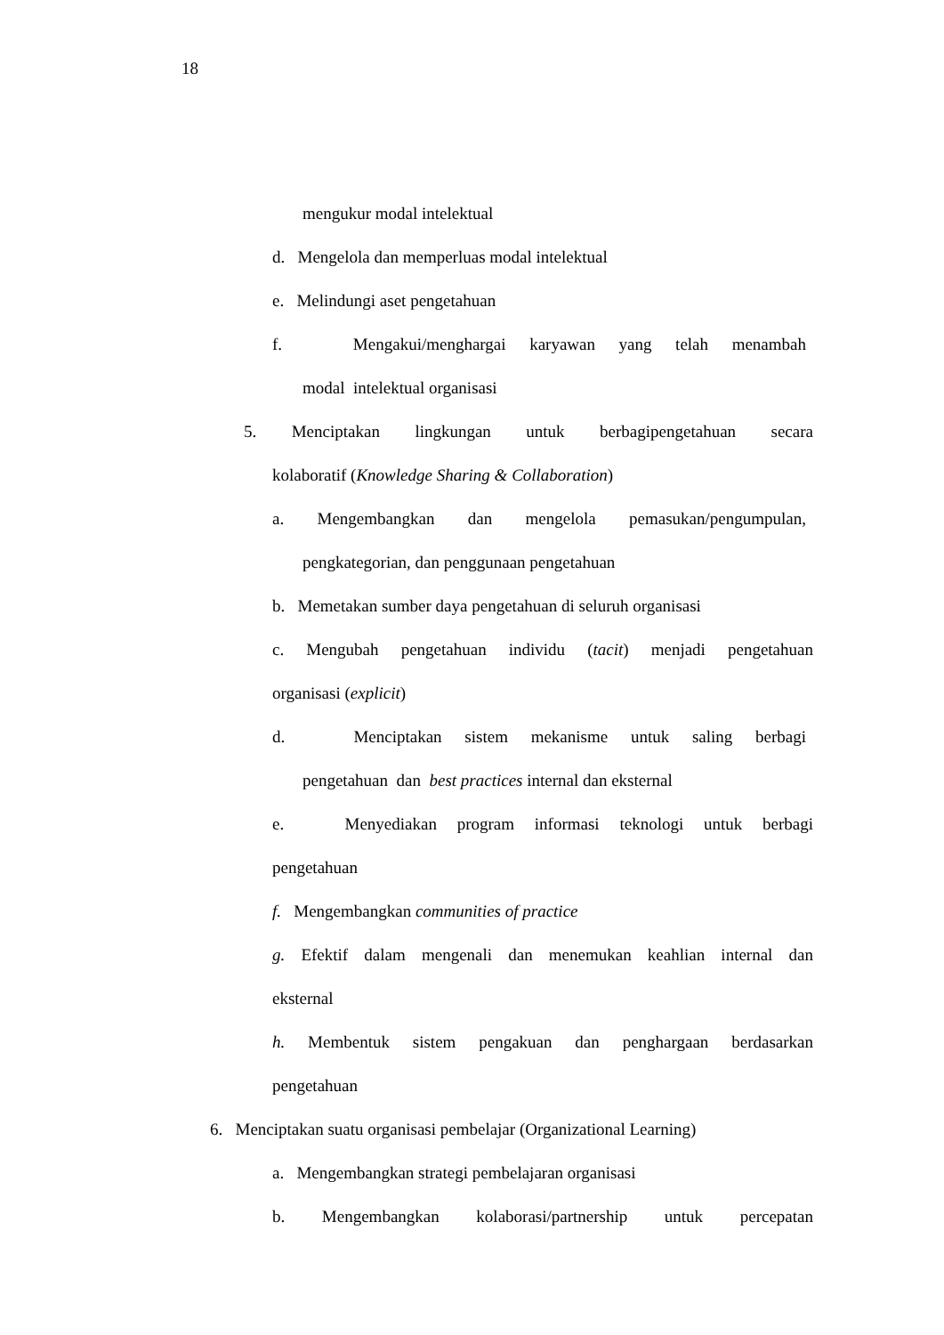18
mengukur modal intelektual
d. Mengelola dan memperluas modal intelektual
e. Melindungi aset pengetahuan
f. Mengakui/menghargai karyawan yang telah menambah
modal intelektual organisasi
5. Menciptakan lingkungan untuk berbagipengetahuan secara
kolaboratif (Knowledge Sharing & Collaboration)
a. Mengembangkan dan mengelola pemasukan/pengumpulan,
pengkategorian, dan penggunaan pengetahuan
b. Memetakan sumber daya pengetahuan di seluruh organisasi
c. Mengubah pengetahuan individu (tacit) menjadi pengetahuan
organisasi (explicit)
d. Menciptakan sistem mekanisme untuk saling berbagi
pengetahuan dan best practices internal dan eksternal
e. Menyediakan program informasi teknologi untuk berbagi
pengetahuan
f. Mengembangkan communities of practice
g. Efektif dalam mengenali dan menemukan keahlian internal dan
eksternal
h. Membentuk sistem pengakuan dan penghargaan berdasarkan
pengetahuan
6. Menciptakan suatu organisasi pembelajar (Organizational Learning)
a. Mengembangkan strategi pembelajaran organisasi
b. Mengembangkan kolaborasi/partnership untuk percepatan